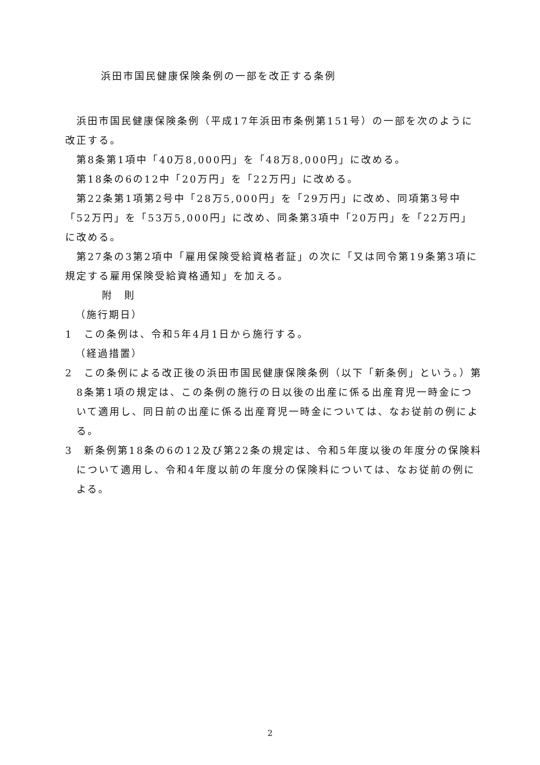浜田市国民健康保険条例の一部を改正する条例
浜田市国民健康保険条例（平成17年浜田市条例第151号）の一部を次のように改正する。
第8条第1項中「40万8,000円」を「48万8,000円」に改める。
第18条の6の12中「20万円」を「22万円」に改める。
第22条第1項第2号中「28万5,000円」を「29万円」に改め、同項第3号中「52万円」を「53万5,000円」に改め、同条第3項中「20万円」を「22万円」に改める。
第27条の3第2項中「雇用保険受給資格者証」の次に「又は同令第19条第3項に規定する雇用保険受給資格通知」を加える。
附　則
（施行期日）
1　この条例は、令和5年4月1日から施行する。
（経過措置）
2　この条例による改正後の浜田市国民健康保険条例（以下「新条例」という。）第8条第1項の規定は、この条例の施行の日以後の出産に係る出産育児一時金について適用し、同日前の出産に係る出産育児一時金については、なお従前の例による。
3　新条例第18条の6の12及び第22条の規定は、令和5年度以後の年度分の保険料について適用し、令和4年度以前の年度分の保険料については、なお従前の例による。
2